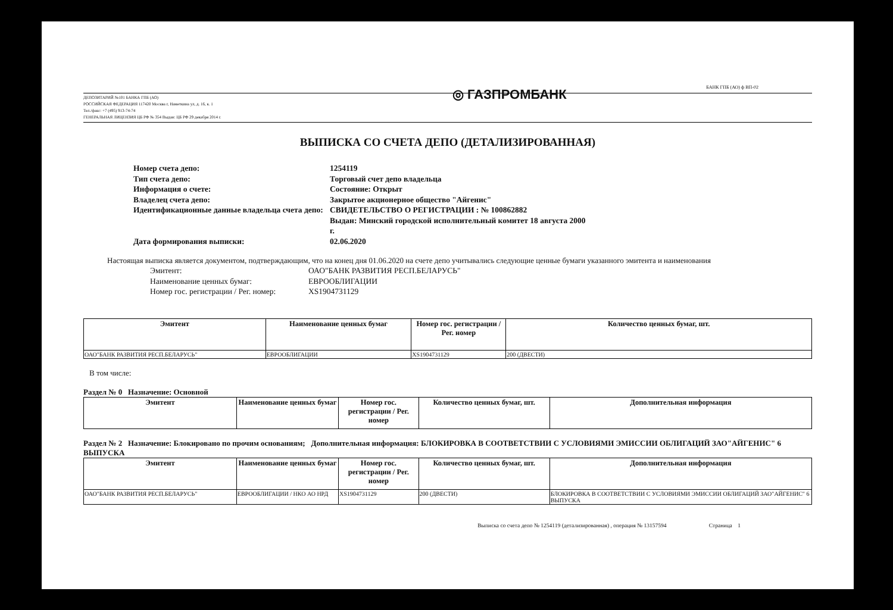◎ ГАЗПРОМБАНК БАНК ГПБ (АО) ф ВП-02
ДЕПОЗИТАРИЙ №101 БАНКА ГПБ (АО)
РОССИЙСКАЯ ФЕДЕРАЦИЯ 117420 Москва г, Наметкина ул, д. 16, к. 1
Тел./факс: +7 (495) 913-74-74
ГЕНЕРАЛЬНАЯ ЛИЦЕНЗИЯ ЦБ РФ № 354 Выдан: ЦБ РФ 29 декабря 2014 г.
ВЫПИСКА СО СЧЕТА ДЕПО (ДЕТАЛИЗИРОВАННАЯ)
Номер счета депо:
1254119
Тип счета депо:
Торговый счет депо владельца
Информация о счете:
Состояние: Открыт
Владелец счета депо:
Закрытое акционерное общество "Айгенис"
Идентификационные данные владельца счета депо:
СВИДЕТЕЛЬСТВО О РЕГИСТРАЦИИ : № 100862882
Выдан: Минский городской исполнительный комитет 18 августа 2000 г.
Дата формирования выписки:
02.06.2020
Настоящая выписка является документом, подтверждающим, что на конец дня 01.06.2020 на счете депо учитывались следующие ценные бумаги указанного эмитента и наименования
Эмитент:
ОАО"БАНК РАЗВИТИЯ РЕСП.БЕЛАРУСЬ"
Наименование ценных бумаг:
ЕВРООБЛИГАЦИИ
Номер гос. регистрации / Рег. номер:
XS1904731129
| Эмитент | Наименование ценных бумаг | Номер гос. регистрации / Рег. номер | Количество ценных бумаг, шт. |
| --- | --- | --- | --- |
| ОАО"БАНК РАЗВИТИЯ РЕСП.БЕЛАРУСЬ" | ЕВРООБЛИГАЦИИ | XS1904731129 | 200 (ДВЕСТИ) |
В том числе:
Раздел № 0 Назначение: Основной
| Эмитент | Наименование ценных бумаг | Номер гос. регистрации / Рег. номер | Количество ценных бумаг, шт. | Дополнительная информация |
| --- | --- | --- | --- | --- |
Раздел № 2 Назначение: Блокировано по прочим основаниям; Дополнительная информация: БЛОКИРОВКА В СООТВЕТСТВИИ С УСЛОВИЯМИ ЭМИССИИ ОБЛИГАЦИЙ ЗАО"АЙГЕНИС" 6 ВЫПУСКА
| Эмитент | Наименование ценных бумаг | Номер гос. регистрации / Рег. номер | Количество ценных бумаг, шт. | Дополнительная информация |
| --- | --- | --- | --- | --- |
| ОАО"БАНК РАЗВИТИЯ РЕСП.БЕЛАРУСЬ" | ЕВРООБЛИГАЦИИ / НКО АО НРД | XS1904731129 | 200 (ДВЕСТИ) | БЛОКИРОВКА В СООТВЕТСТВИИ С УСЛОВИЯМИ ЭМИССИИ ОБЛИГАЦИЙ ЗАО"АЙГЕНИС" 6 ВЫПУСКА |
Выписка со счета депо № 1254119 (детализированная) , операция № 13157594 Страница 1